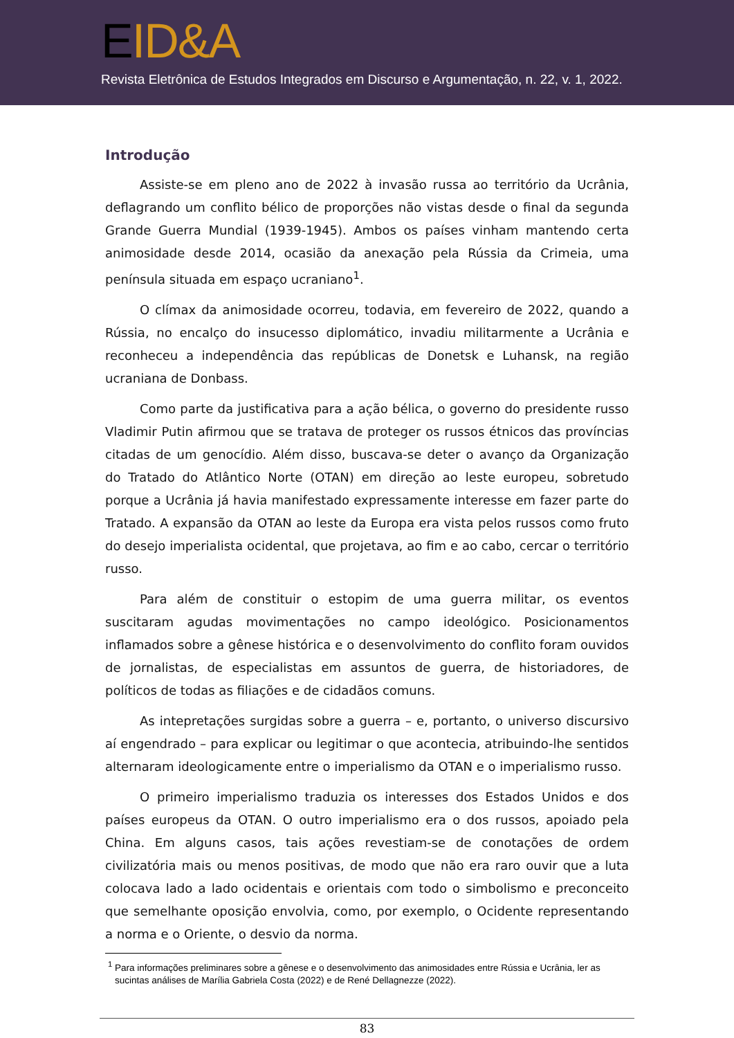EID&A
Revista Eletrônica de Estudos Integrados em Discurso e Argumentação, n. 22, v. 1, 2022.
Introdução
Assiste-se em pleno ano de 2022 à invasão russa ao território da Ucrânia, deflagrando um conflito bélico de proporções não vistas desde o final da segunda Grande Guerra Mundial (1939-1945). Ambos os países vinham mantendo certa animosidade desde 2014, ocasião da anexação pela Rússia da Crimeia, uma península situada em espaço ucraniano<sup>1</sup>.
O clímax da animosidade ocorreu, todavia, em fevereiro de 2022, quando a Rússia, no encalço do insucesso diplomático, invadiu militarmente a Ucrânia e reconheceu a independência das repúblicas de Donetsk e Luhansk, na região ucraniana de Donbass.
Como parte da justificativa para a ação bélica, o governo do presidente russo Vladimir Putin afirmou que se tratava de proteger os russos étnicos das províncias citadas de um genocídio. Além disso, buscava-se deter o avanço da Organização do Tratado do Atlântico Norte (OTAN) em direção ao leste europeu, sobretudo porque a Ucrânia já havia manifestado expressamente interesse em fazer parte do Tratado. A expansão da OTAN ao leste da Europa era vista pelos russos como fruto do desejo imperialista ocidental, que projetava, ao fim e ao cabo, cercar o território russo.
Para além de constituir o estopim de uma guerra militar, os eventos suscitaram agudas movimentações no campo ideológico. Posicionamentos inflamados sobre a gênese histórica e o desenvolvimento do conflito foram ouvidos de jornalistas, de especialistas em assuntos de guerra, de historiadores, de políticos de todas as filiações e de cidadãos comuns.
As intepretações surgidas sobre a guerra – e, portanto, o universo discursivo aí engendrado – para explicar ou legitimar o que acontecia, atribuindo-lhe sentidos alternaram ideologicamente entre o imperialismo da OTAN e o imperialismo russo.
O primeiro imperialismo traduzia os interesses dos Estados Unidos e dos países europeus da OTAN. O outro imperialismo era o dos russos, apoiado pela China. Em alguns casos, tais ações revestiam-se de conotações de ordem civilizatória mais ou menos positivas, de modo que não era raro ouvir que a luta colocava lado a lado ocidentais e orientais com todo o simbolismo e preconceito que semelhante oposição envolvia, como, por exemplo, o Ocidente representando a norma e o Oriente, o desvio da norma.
<sup>1</sup> Para informações preliminares sobre a gênese e o desenvolvimento das animosidades entre Rússia e Ucrânia, ler as sucintas análises de Marília Gabriela Costa (2022) e de René Dellagnezze (2022).
83